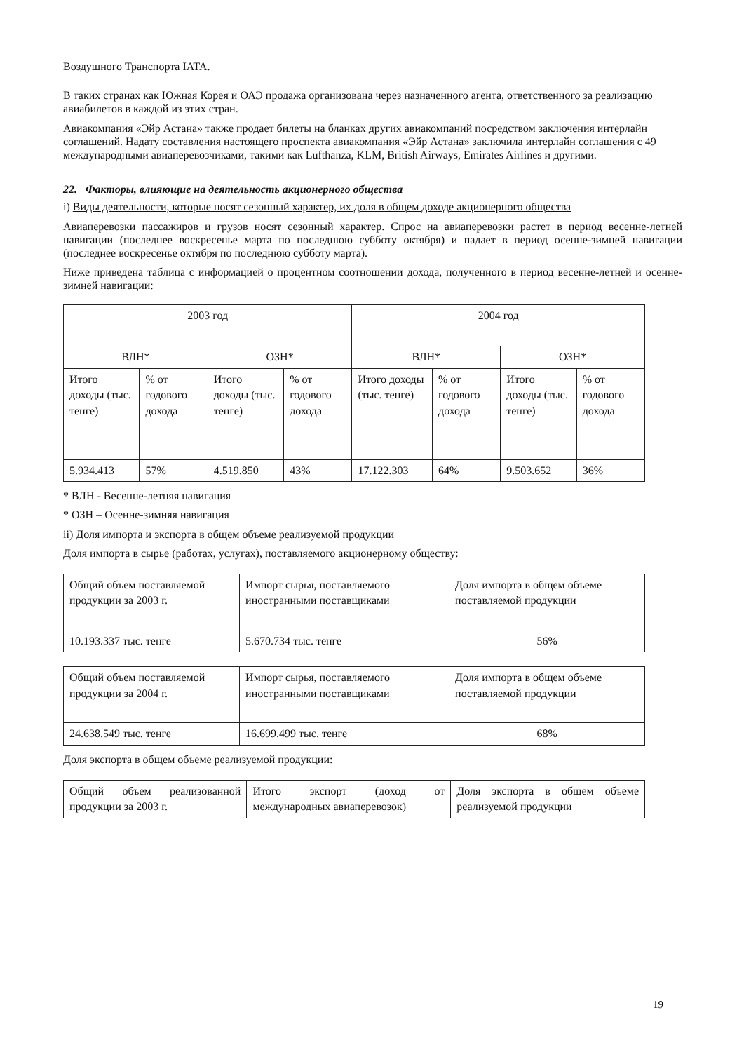Воздушного Транспорта IATA.
В таких странах как Южная Корея и ОАЭ продажа организована через назначенного агента, ответственного за реализацию авиабилетов в каждой из этих стран.
Авиакомпания «Эйр Астана» также продает билеты на бланках других авиакомпаний посредством заключения интерлайн соглашений. Надату составления настоящего проспекта авиакомпания «Эйр Астана» заключила интерлайн соглашения с 49 международными авиаперевозчиками, такими как Lufthanza, KLM, British Airways, Emirates Airlines и другими.
22. Факторы, влияющие на деятельность акционерного общества
i) Виды деятельности, которые носят сезонный характер, их доля в общем доходе акционерного общества
Авиаперевозки пассажиров и грузов носят сезонный характер. Спрос на авиаперевозки растет в период весенне-летней навигации (последнее воскресенье марта по последнюю субботу октября) и падает в период осенне-зимней навигации (последнее воскресенье октября по последнюю субботу марта).
Ниже приведена таблица с информацией о процентном соотношении дохода, полученного в период весенне-летней и осенне-зимней навигации:
| 2003 год | | | | 2004 год | | | |
| --- | --- | --- | --- | --- | --- | --- | --- |
| ВЛН* | | ОЗН* | | ВЛН* | | ОЗН* | |
| Итого доходы (тыс. тенге) | % от годового дохода | Итого доходы (тыс. тенге) | % от годового дохода | Итого доходы (тыс. тенге) | % от годового дохода | Итого доходы (тыс. тенге) | % от годового дохода |
| 5.934.413 | 57% | 4.519.850 | 43% | 17.122.303 | 64% | 9.503.652 | 36% |
* ВЛН - Весенне-летняя навигация
* ОЗН – Осенне-зимняя навигация
ii) Доля импорта и экспорта в общем объеме реализуемой продукции
Доля импорта в сырье (работах, услугах), поставляемого акционерному обществу:
| Общий объем поставляемой продукции за 2003 г. | Импорт сырья, поставляемого иностранными поставщиками | Доля импорта в общем объеме поставляемой продукции |
| 10.193.337 тыс. тенге | 5.670.734 тыс. тенге | 56% |
| Общий объем поставляемой продукции за 2004 г. | Импорт сырья, поставляемого иностранными поставщиками | Доля импорта в общем объеме поставляемой продукции |
| 24.638.549 тыс. тенге | 16.699.499 тыс. тенге | 68% |
Доля экспорта в общем объеме реализуемой продукции:
| Общий объем реализованной продукции за 2003 г. | Итого экспорт (доход от международных авиаперевозок) | Доля экспорта в общем объеме реализуемой продукции |
19